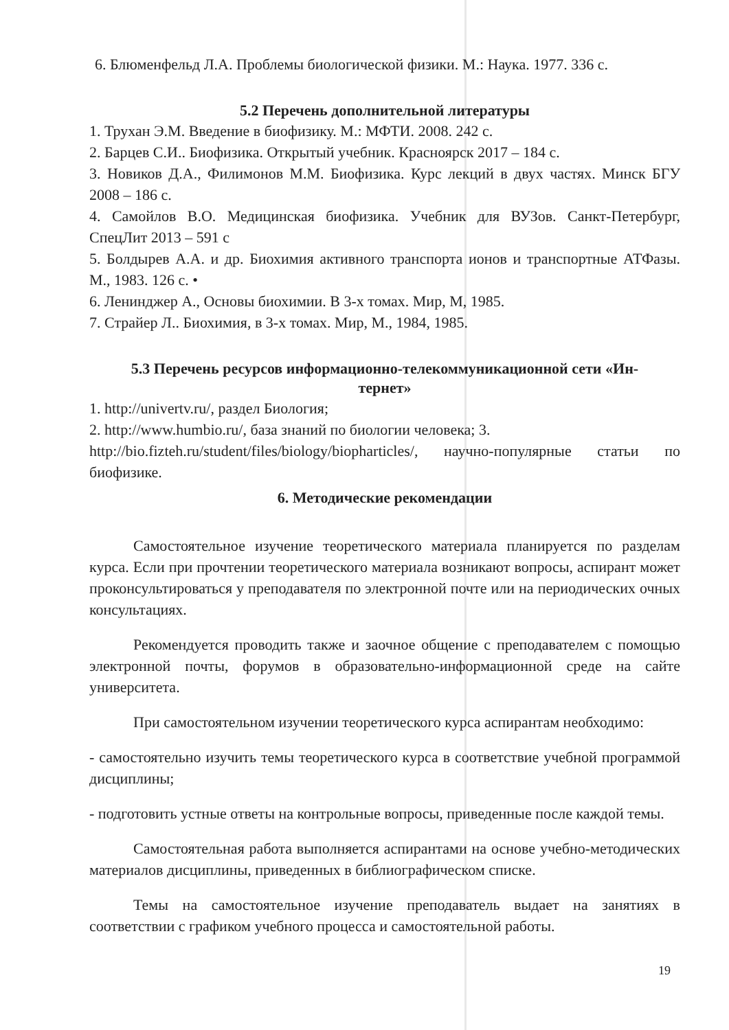6. Блюменфельд Л.А. Проблемы биологической физики. М.: Наука. 1977. 336 с.
5.2 Перечень дополнительной литературы
1. Трухан Э.М. Введение в биофизику. М.: МФТИ. 2008. 242 с.
2. Барцев С.И.. Биофизика. Открытый учебник. Красноярск 2017 – 184 с.
3. Новиков Д.А., Филимонов М.М. Биофизика. Курс лекций в двух частях. Минск БГУ 2008 – 186 с.
4. Самойлов В.О. Медицинская биофизика. Учебник для ВУЗов. Санкт-Петербург, СпецЛит 2013 – 591 с
5. Болдырев А.А. и др. Биохимия активного транспорта ионов и транспортные АТФазы. М., 1983. 126 с. •
6. Ленинджер А., Основы биохимии. В 3-х томах. Мир, М, 1985.
7. Страйер Л.. Биохимия, в 3-х томах. Мир, М., 1984, 1985.
5.3 Перечень ресурсов информационно-телекоммуникационной сети «Ин-
тернет»
1. http://univertv.ru/, раздел Биология;
2. http://www.humbio.ru/, база знаний по биологии человека; 3.
http://bio.fizteh.ru/student/files/biology/biopharticles/, научно-популярные статьи по биофизике.
6. Методические рекомендации
Самостоятельное изучение теоретического материала планируется по разделам курса. Если при прочтении теоретического материала возникают вопросы, аспирант может проконсультироваться у преподавателя по электронной почте или на периодических очных консультациях.
Рекомендуется проводить также и заочное общение с преподавателем с помощью электронной почты, форумов в образовательно-информационной среде на сайте университета.
При самостоятельном изучении теоретического курса аспирантам необходимо:
- самостоятельно изучить темы теоретического курса в соответствие учебной программой дисциплины;
- подготовить устные ответы на контрольные вопросы, приведенные после каждой темы.
Самостоятельная работа выполняется аспирантами на основе учебно-методических материалов дисциплины, приведенных в библиографическом списке.
Темы на самостоятельное изучение преподаватель выдает на занятиях в соответствии с графиком учебного процесса и самостоятельной работы.
19